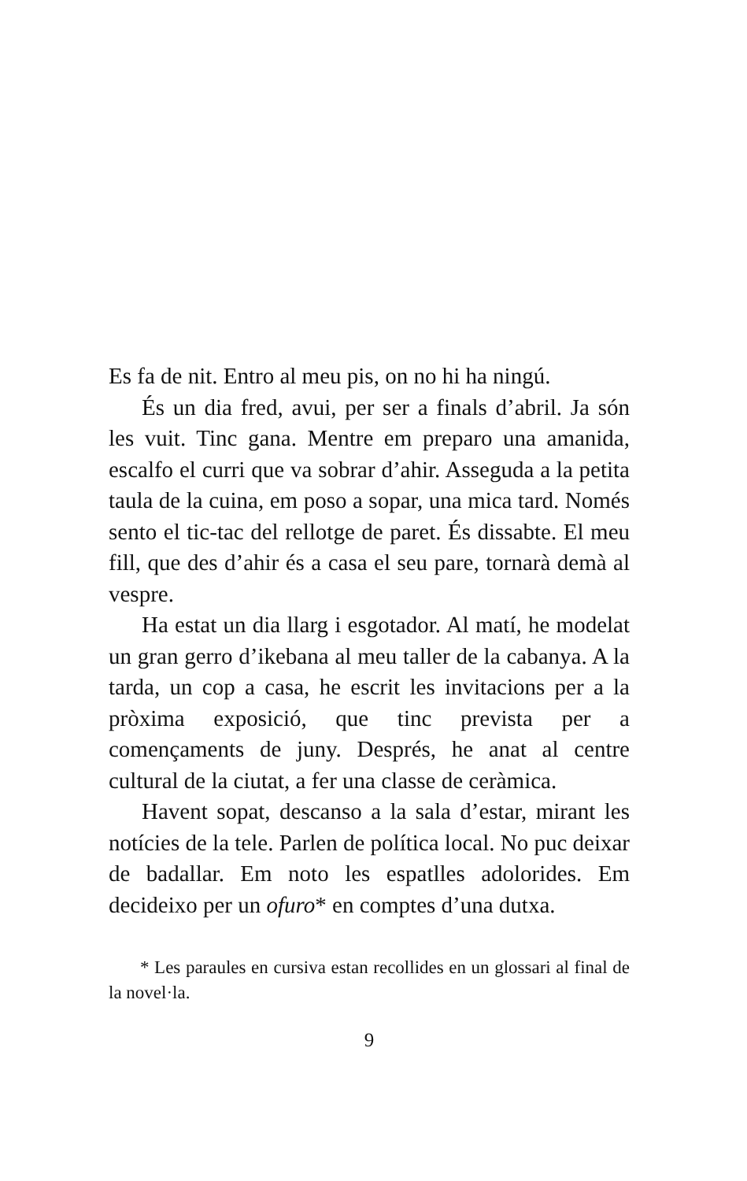Es fa de nit. Entro al meu pis, on no hi ha ningú.
És un dia fred, avui, per ser a finals d’abril. Ja són les vuit. Tinc gana. Mentre em preparo una amanida, escalfo el curri que va sobrar d’ahir. Asseguda a la petita taula de la cuina, em poso a sopar, una mica tard. Només sento el tic-tac del rellotge de paret. És dissabte. El meu fill, que des d’ahir és a casa el seu pare, tornarà demà al vespre.
Ha estat un dia llarg i esgotador. Al matí, he modelat un gran gerro d’ikebana al meu taller de la cabanya. A la tarda, un cop a casa, he escrit les invitacions per a la pròxima exposició, que tinc prevista per a començaments de juny. Després, he anat al centre cultural de la ciutat, a fer una classe de ceràmica.
Havent sopat, descanso a la sala d’estar, mirant les notícies de la tele. Parlen de política local. No puc deixar de badallar. Em noto les espatlles adolorides. Em decideixo per un ofuro* en comptes d’una dutxa.
* Les paraules en cursiva estan recollides en un glossari al final de la novel·la.
9